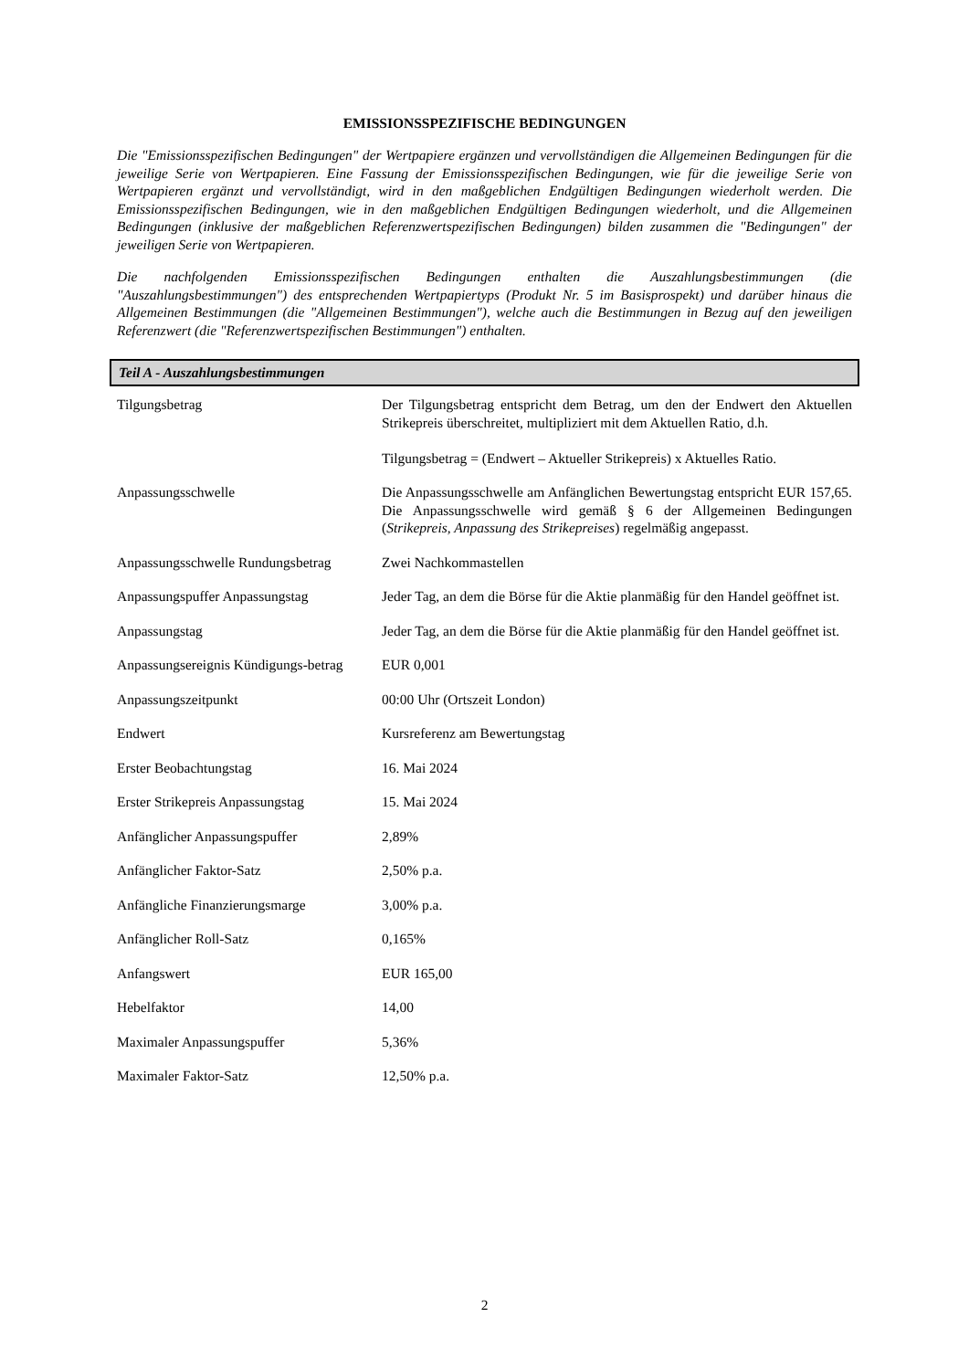EMISSIONSSPEZIFISCHE BEDINGUNGEN
Die "Emissionsspezifischen Bedingungen" der Wertpapiere ergänzen und vervollständigen die Allgemeinen Bedingungen für die jeweilige Serie von Wertpapieren. Eine Fassung der Emissionsspezifischen Bedingungen, wie für die jeweilige Serie von Wertpapieren ergänzt und vervollständigt, wird in den maßgeblichen Endgültigen Bedingungen wiederholt werden. Die Emissionsspezifischen Bedingungen, wie in den maßgeblichen Endgültigen Bedingungen wiederholt, und die Allgemeinen Bedingungen (inklusive der maßgeblichen Referenzwertspezifischen Bedingungen) bilden zusammen die "Bedingungen" der jeweiligen Serie von Wertpapieren.
Die nachfolgenden Emissionsspezifischen Bedingungen enthalten die Auszahlungsbestimmungen (die "Auszahlungsbestimmungen") des entsprechenden Wertpapiertyps (Produkt Nr. 5 im Basisprospekt) und darüber hinaus die Allgemeinen Bestimmungen (die "Allgemeinen Bestimmungen"), welche auch die Bestimmungen in Bezug auf den jeweiligen Referenzwert (die "Referenzwertspezifischen Bestimmungen") enthalten.
Teil A - Auszahlungsbestimmungen
| Tilgungsbetrag | Der Tilgungsbetrag entspricht dem Betrag, um den der Endwert den Aktuellen Strikepreis überschreitet, multipliziert mit dem Aktuellen Ratio, d.h. Tilgungsbetrag = (Endwert – Aktueller Strikepreis) x Aktuelles Ratio. |
| Anpassungsschwelle | Die Anpassungsschwelle am Anfänglichen Bewertungstag entspricht EUR 157,65. Die Anpassungsschwelle wird gemäß § 6 der Allgemeinen Bedingungen ( Strikepreis, Anpassung des Strikepreises ) regelmäßig angepasst. |
| Anpassungsschwelle Rundungsbetrag | Zwei Nachkommastellen |
| Anpassungspuffer Anpassungstag | Jeder Tag, an dem die Börse für die Aktie planmäßig für den Handel geöffnet ist. |
| Anpassungstag | Jeder Tag, an dem die Börse für die Aktie planmäßig für den Handel geöffnet ist. |
| Anpassungsereignis Kündigungs-betrag | EUR 0,001 |
| Anpassungszeitpunkt | 00:00 Uhr (Ortszeit London) |
| Endwert | Kursreferenz am Bewertungstag |
| Erster Beobachtungstag | 16. Mai 2024 |
| Erster Strikepreis Anpassungstag | 15. Mai 2024 |
| Anfänglicher Anpassungspuffer | 2,89% |
| Anfänglicher Faktor-Satz | 2,50% p.a. |
| Anfängliche Finanzierungsmarge | 3,00% p.a. |
| Anfänglicher Roll-Satz | 0,165% |
| Anfangswert | EUR 165,00 |
| Hebelfaktor | 14,00 |
| Maximaler Anpassungspuffer | 5,36% |
| Maximaler Faktor-Satz | 12,50% p.a. |
2